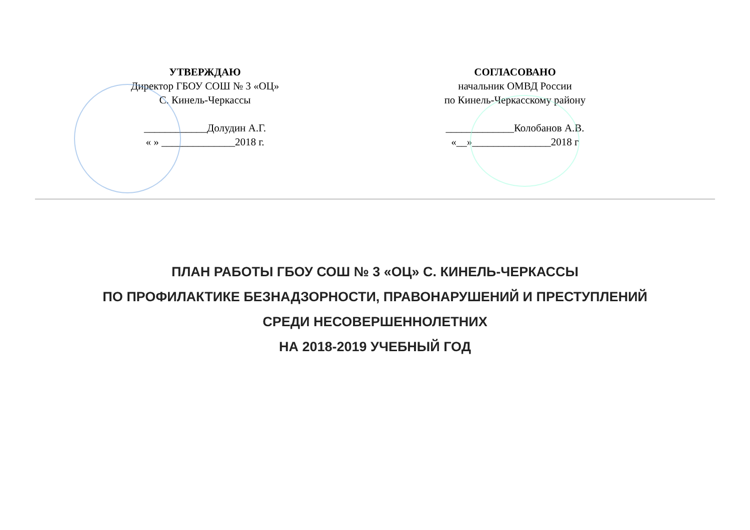УТВЕРЖДАЮ
Директор ГБОУ СОШ № 3 «ОЦ»
С. Кинель-Черкассы
____________Долудин А.Г.
« » ______________2018 г.
СОГЛАСОВАНО
начальник ОМВД России
по Кинель-Черкасскому району
_____________Колобанов А.В.
«__»_______________2018 г
ПЛАН РАБОТЫ ГБОУ СОШ № 3 «ОЦ» С. КИНЕЛЬ-ЧЕРКАССЫ
ПО ПРОФИЛАКТИКЕ БЕЗНАДЗОРНОСТИ, ПРАВОНАРУШЕНИЙ И ПРЕСТУПЛЕНИЙ
СРЕДИ НЕСОВЕРШЕННОЛЕТНИХ
НА 2018-2019 УЧЕБНЫЙ ГОД